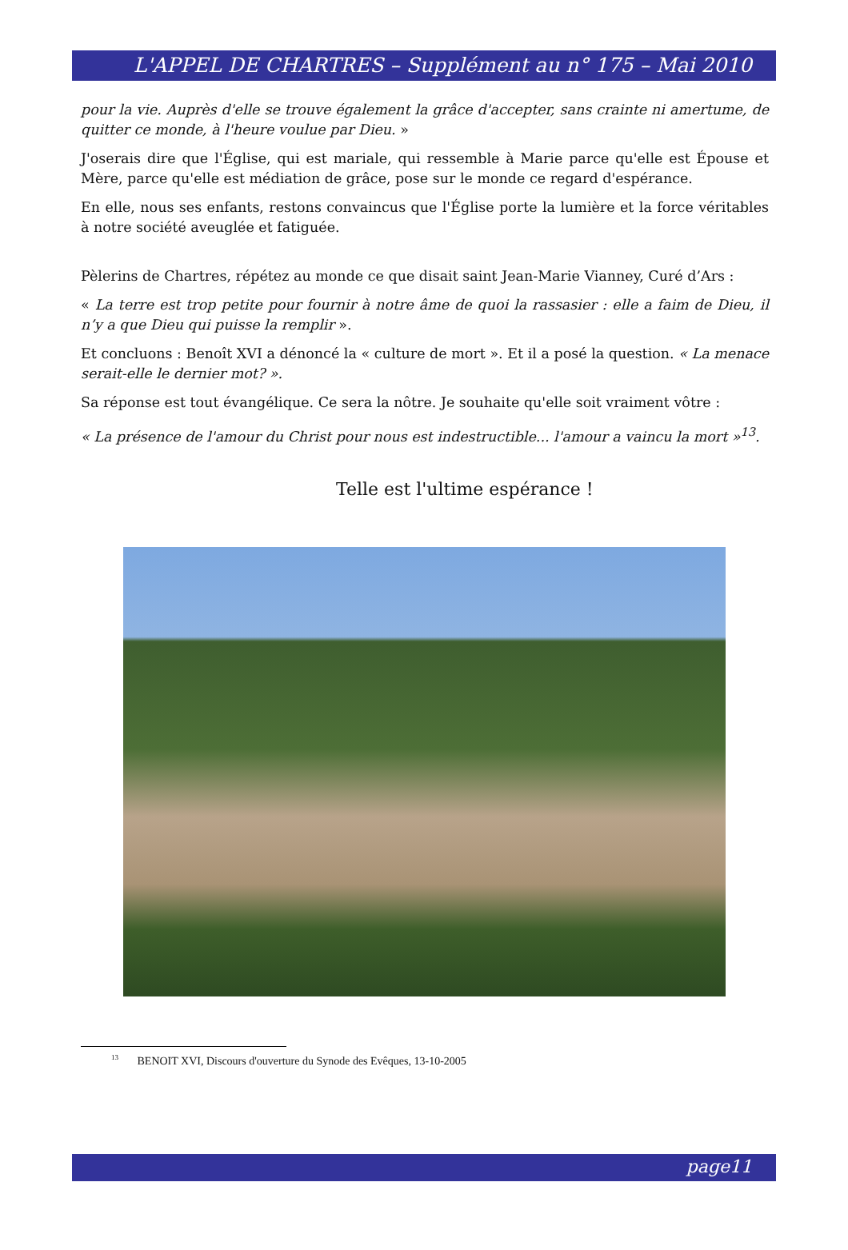L'APPEL DE CHARTRES – Supplément au n° 175 – Mai 2010
pour la vie. Auprès d'elle se trouve également la grâce d'accepter, sans crainte ni amertume, de quitter ce monde, à l'heure voulue par Dieu. »
J'oserais dire que l'Église, qui est mariale, qui ressemble à Marie parce qu'elle est Épouse et Mère, parce qu'elle est médiation de grâce, pose sur le monde ce regard d'espérance.
En elle, nous ses enfants, restons convaincus que l'Église porte la lumière et la force véritables à notre société aveuglée et fatiguée.
Pèlerins de Chartres, répétez au monde ce que disait saint Jean-Marie Vianney, Curé d’Ars :
« La terre est trop petite pour fournir à notre âme de quoi la rassasier : elle a faim de Dieu, il n’y a que Dieu qui puisse la remplir ».
Et concluons : Benoît XVI a dénoncé la « culture de mort ». Et il a posé la question. « La menace serait-elle le dernier mot? ».
Sa réponse est tout évangélique. Ce sera la nôtre. Je souhaite qu'elle soit vraiment vôtre :
« La présence de l'amour du Christ pour nous est indestructible... l'amour a vaincu la mort »<sup>13</sup>.
Telle est l'ultime espérance !
<sup>13</sup> BENOIT XVI, Discours d'ouverture du Synode des Evêques, 13-10-2005
page11